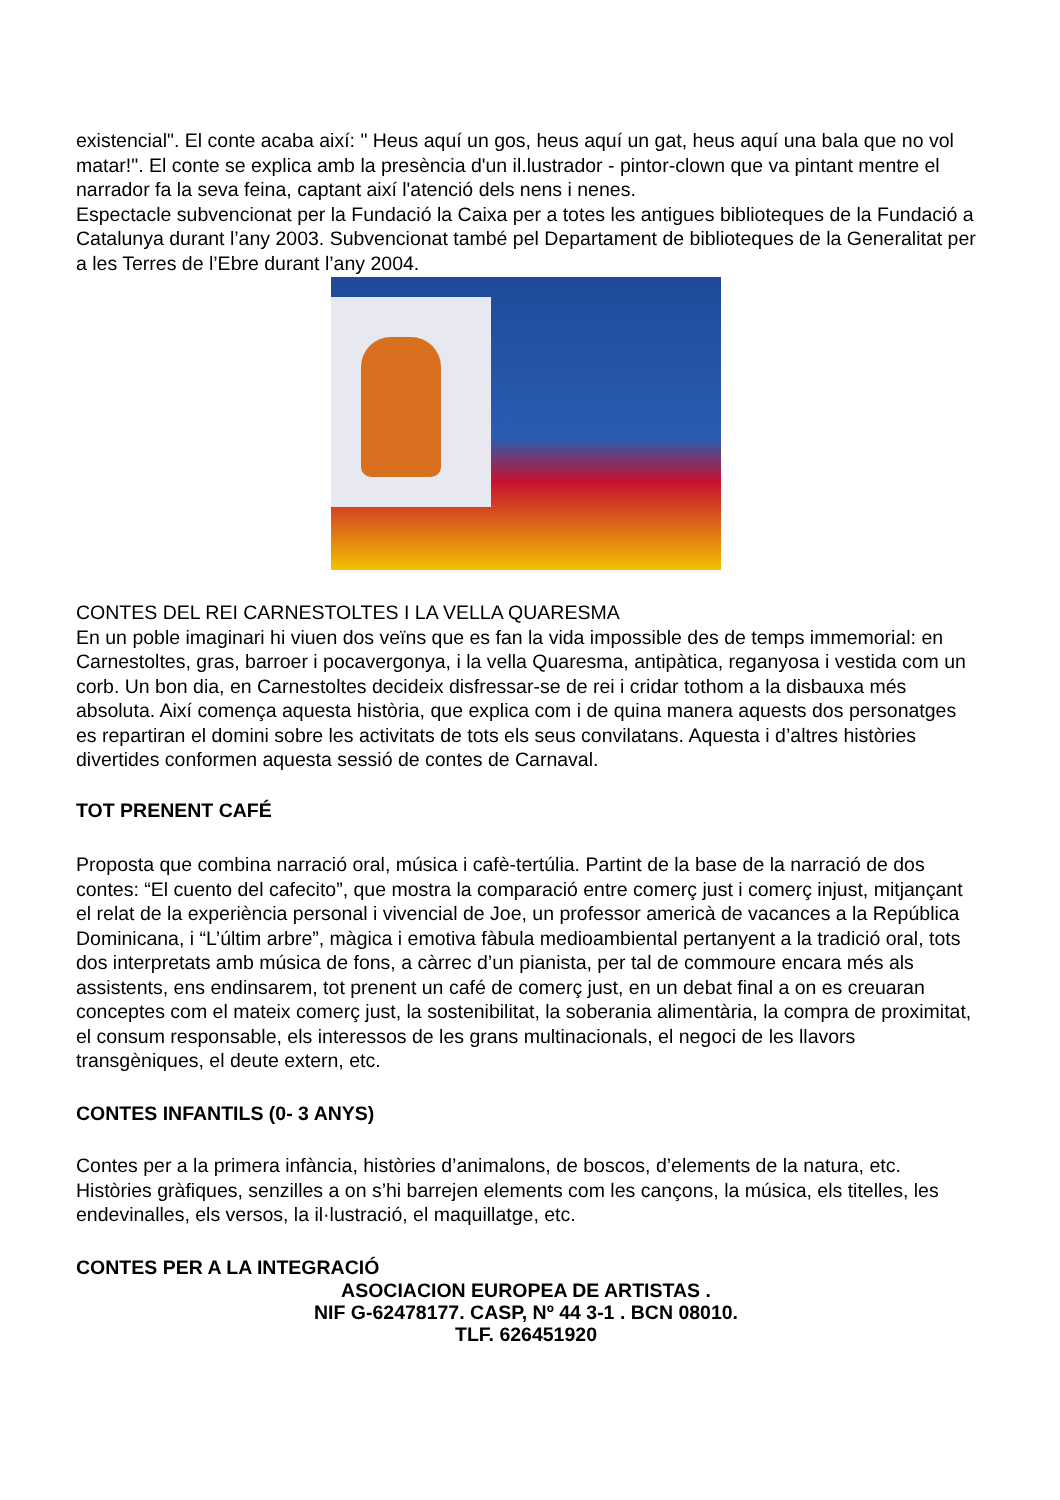existencial". El conte acaba així: " Heus aquí un gos, heus aquí un gat, heus aquí una bala que no vol matar!". El conte se explica amb la presència d'un il.lustrador - pintor-clown que va pintant mentre el narrador fa la seva feina, captant així l'atenció dels nens i nenes.
Espectacle subvencionat per la Fundació la Caixa per a totes les antigues biblioteques de la Fundació a Catalunya durant l’any 2003. Subvencionat també pel Departament de biblioteques de la Generalitat per a les Terres de l’Ebre durant l’any 2004.
CONTES DEL REI CARNESTOLTES I LA VELLA QUARESMA
En un poble imaginari hi viuen dos veïns que es fan la vida impossible des de temps immemorial: en Carnestoltes, gras, barroer i pocavergonya, i la vella Quaresma, antipàtica, reganyosa i vestida com un corb. Un bon dia, en Carnestoltes decideix disfressar-se de rei i cridar tothom a la disbauxa més absoluta. Així comença aquesta història, que explica com i de quina manera aquests dos personatges es repartiran el domini sobre les activitats de tots els seus convilatans. Aquesta i d’altres històries divertides conformen aquesta sessió de contes de Carnaval.
TOT PRENENT CAFÉ
Proposta que combina narració oral, música i cafè-tertúlia. Partint de la base de la narració de dos contes: “El cuento del cafecito”, que mostra la comparació entre comerç just i comerç injust, mitjançant el relat de la experiència personal i vivencial de Joe, un professor americà de vacances a la República Dominicana, i “L’últim arbre”, màgica i emotiva fàbula medioambiental pertanyent a la tradició oral, tots dos interpretats amb música de fons, a càrrec d’un pianista, per tal de commoure encara més als assistents, ens endinsarem, tot prenent un café de comerç just, en un debat final a on es creuaran conceptes com el mateix comerç just, la sostenibilitat, la soberania alimentària, la compra de proximitat, el consum responsable, els interessos de les grans multinacionals, el negoci de les llavors transgèniques, el deute extern, etc.
CONTES INFANTILS (0- 3 ANYS)
Contes per a la primera infància, històries d’animalons, de boscos, d’elements de la natura, etc. Històries gràfiques, senzilles a on s’hi barrejen elements com les cançons, la música, els titelles, les endevinalles, els versos, la il·lustració, el maquillatge, etc.
CONTES PER A LA INTEGRACIÓ
ASOCIACION EUROPEA DE ARTISTAS .
NIF G-62478177. CASP, Nº 44 3-1 . BCN 08010.
TLF. 626451920